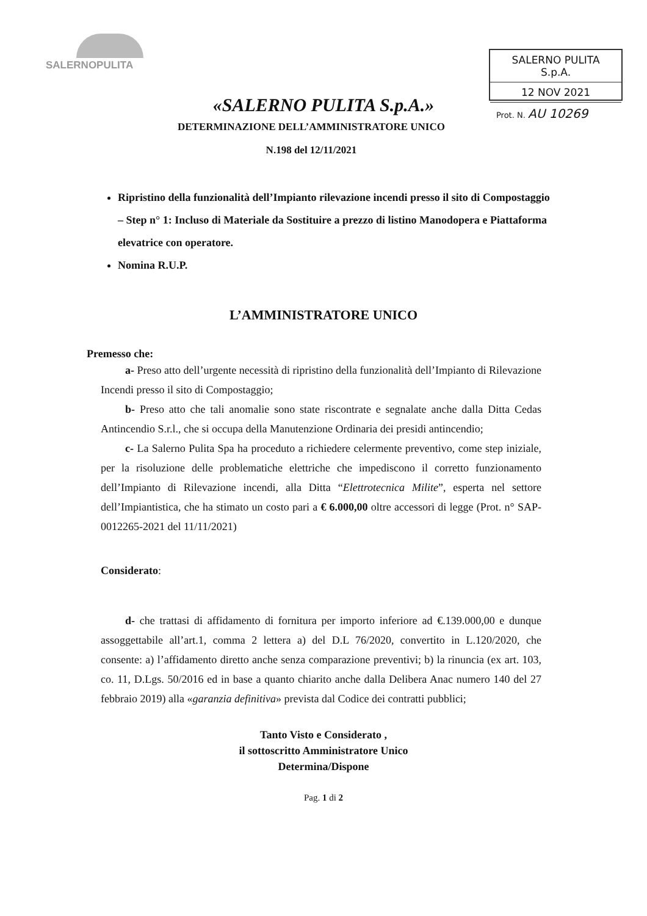SALERNOPULITA
SALERNO PULITA S.p.A.
12 NOV 2021
Prot. N. AU 10269
«SALERNO PULITA S.p.A.»
DETERMINAZIONE DELL’AMMINISTRATORE UNICO
N.198 del 12/11/2021
Ripristino della funzionalità dell’Impianto rilevazione incendi presso il sito di Compostaggio – Step n° 1: Incluso di Materiale da Sostituire a prezzo di listino Manodopera e Piattaforma elevatrice con operatore.
Nomina R.U.P.
L’AMMINISTRATORE UNICO
Premesso che:
a- Preso atto dell’urgente necessità di ripristino della funzionalità dell’Impianto di Rilevazione Incendi presso il sito di Compostaggio;
b- Preso atto che tali anomalie sono state riscontrate e segnalate anche dalla Ditta Cedas Antincendio S.r.l., che si occupa della Manutenzione Ordinaria dei presidi antincendio;
c- La Salerno Pulita Spa ha proceduto a richiedere celermente preventivo, come step iniziale, per la risoluzione delle problematiche elettriche che impediscono il corretto funzionamento dell’Impianto di Rilevazione incendi, alla Ditta “Elettrotecnica Milite”, esperta nel settore dell’Impiantistica, che ha stimato un costo pari a € 6.000,00 oltre accessori di legge (Prot. n° SAP-0012265-2021 del 11/11/2021)
Considerato:
d- che trattasi di affidamento di fornitura per importo inferiore ad €.139.000,00 e dunque assoggettabile all’art.1, comma 2 lettera a) del D.L 76/2020, convertito in L.120/2020, che consente: a) l’affidamento diretto anche senza comparazione preventivi; b) la rinuncia (ex art. 103, co. 11, D.Lgs. 50/2016 ed in base a quanto chiarito anche dalla Delibera Anac numero 140 del 27 febbraio 2019) alla «garanzia definitiva» prevista dal Codice dei contratti pubblici;
Tanto Visto e Considerato ,
il sottoscritto Amministratore Unico
Determina/Dispone
Pag. 1 di 2